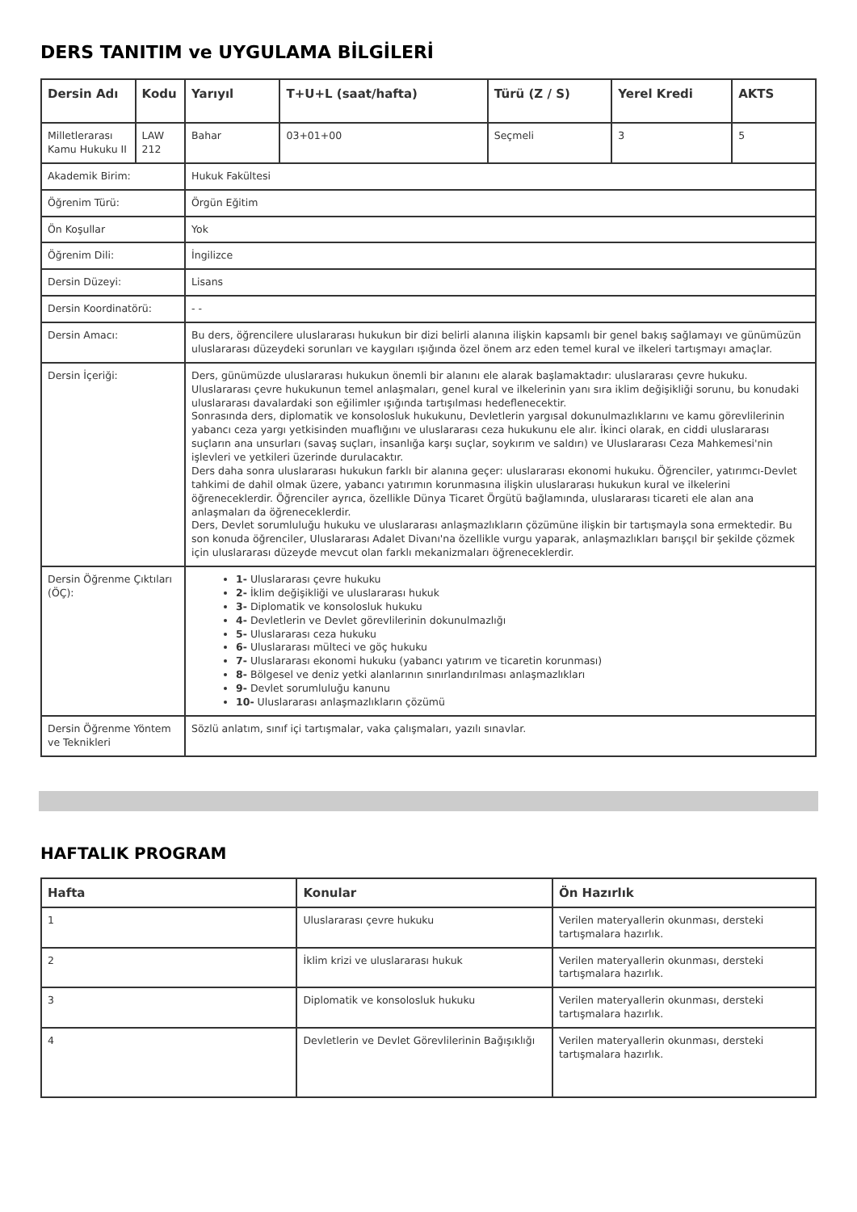DERS TANITIM ve UYGULAMA BİLGİLERİ
| Dersin Adı | Kodu | Yarıyıl | T+U+L (saat/hafta) | Türü (Z / S) | Yerel Kredi | AKTS |
| --- | --- | --- | --- | --- | --- | --- |
| Milletlerarası Kamu Hukuku II | LAW 212 | Bahar | 03+01+00 | Seçmeli | 3 | 5 |
| Akademik Birim: | | Hukuk Fakültesi | | | | |
| Öğrenim Türü: | | Örgün Eğitim | | | | |
| Ön Koşullar | | Yok | | | | |
| Öğrenim Dili: | | İngilizce | | | | |
| Dersin Düzeyi: | | Lisans | | | | |
| Dersin Koordinatörü: | | - - | | | | |
| Dersin Amacı: | | Bu ders, öğrencilere uluslararası hukukun bir dizi belirli alanına ilişkin kapsamlı bir genel bakış sağlamayı ve günümüzün uluslararası düzeydeki sorunları ve kaygıları ışığında özel önem arz eden temel kural ve ilkeleri tartışmayı amaçlar. | | | | |
| Dersin İçeriği: | | Ders, günümüzde uluslararası hukukun önemli bir alanını ele alarak başlamaktadır: uluslararası çevre hukuku. Uluslararası çevre hukukunun temel anlaşmaları, genel kural ve ilkelerinin yanı sıra iklim değişikliği sorunu, bu konudaki uluslararası davalardaki son eğilimler ışığında tartışılması hedeflenecektir. Sonrasında ders, diplomatik ve konsolosluk hukukunu, Devletlerin yargısal dokunulmazlıklarını ve kamu görevlilerinin yabancı ceza yargı yetkisinden muaflığını ve uluslararası ceza hukukunu ele alır. İkinci olarak, en ciddi uluslararası suçların ana unsurları (savaş suçları, insanlığa karşı suçlar, soykırım ve saldırı) ve Uluslararası Ceza Mahkemesi'nin işlevleri ve yetkileri üzerinde durulacaktır. Ders daha sonra uluslararası hukukun farklı bir alanına geçer: uluslararası ekonomi hukuku. Öğrenciler, yatırımcı-Devlet tahkimi de dahil olmak üzere, yabancı yatırımın korunmasına ilişkin uluslararası hukukun kural ve ilkelerini öğreneceklerdir. Öğrenciler ayrıca, özellikle Dünya Ticaret Örgütü bağlamında, uluslararası ticareti ele alan ana anlaşmaları da öğreneceklerdir. Ders, Devlet sorumluluğu hukuku ve uluslararası anlaşmazlıkların çözümüne ilişkin bir tartışmayla sona ermektedir. Bu son konuda öğrenciler, Uluslararası Adalet Divanı'na özellikle vurgu yaparak, anlaşmazlıkları barışçıl bir şekilde çözmek için uluslararası düzeyde mevcut olan farklı mekanizmaları öğreneceklerdir. | | | | |
| Dersin Öğrenme Çıktıları (ÖÇ): | | 1- Uluslararası çevre hukuku 2- İklim değişikliği ve uluslararası hukuk 3- Diplomatik ve konsolosluk hukuku 4- Devletlerin ve Devlet görevlilerinin dokunulmazlığı 5- Uluslararası ceza hukuku 6- Uluslararası mülteci ve göç hukuku 7- Uluslararası ekonomi hukuku (yabancı yatırım ve ticaretin korunması) 8- Bölgesel ve deniz yetki alanlarının sınırlandırılması anlaşmazlıkları 9- Devlet sorumluluğu kanunu 10- Uluslararası anlaşmazlıkların çözümü | | | | |
| Dersin Öğrenme Yöntem ve Teknikleri | | Sözlü anlatım, sınıf içi tartışmalar, vaka çalışmaları, yazılı sınavlar. | | | | |
HAFTALIK PROGRAM
| Hafta | Konular | Ön Hazırlık |
| --- | --- | --- |
| 1 | Uluslararası çevre hukuku | Verilen materyallerin okunması, dersteki tartışmalara hazırlık. |
| 2 | İklim krizi ve uluslararası hukuk | Verilen materyallerin okunması, dersteki tartışmalara hazırlık. |
| 3 | Diplomatik ve konsolosluk hukuku | Verilen materyallerin okunması, dersteki tartışmalara hazırlık. |
| 4 | Devletlerin ve Devlet Görevlilerinin Bağışıklığı | Verilen materyallerin okunması, dersteki tartışmalara hazırlık. |